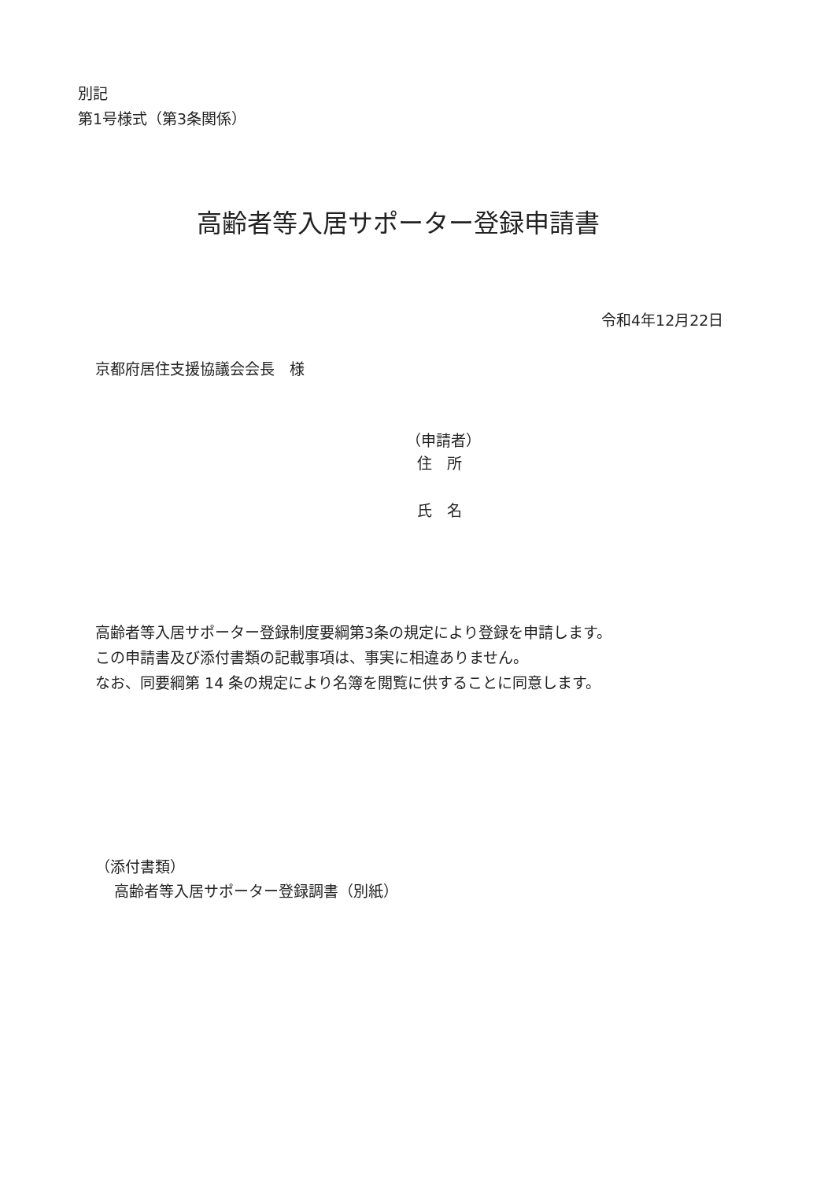別記
第1号様式（第3条関係）
高齢者等入居サポーター登録申請書
令和4年12月22日
京都府居住支援協議会会長　様
（申請者）
住　所
氏　名
高齢者等入居サポーター登録制度要綱第3条の規定により登録を申請します。
この申請書及び添付書類の記載事項は、事実に相違ありません。
なお、同要綱第 14 条の規定により名簿を閲覧に供することに同意します。
（添付書類）
高齢者等入居サポーター登録調書（別紙）